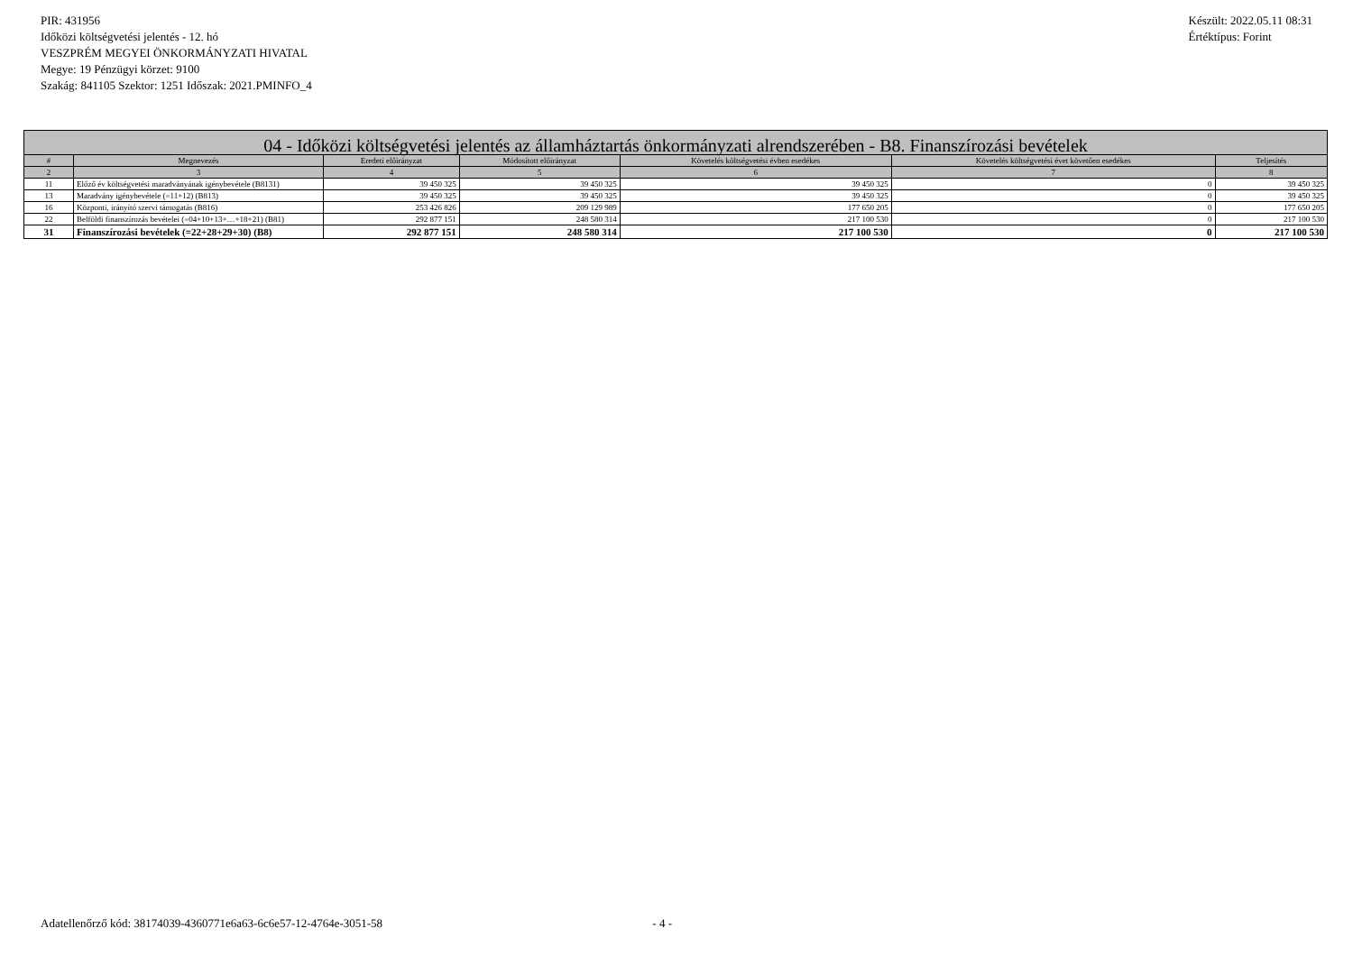PIR: 431956
Időközi költségvetési jelentés - 12. hó
VESZPRÉM MEGYEI ÖNKORMÁNYZATI HIVATAL
Megye: 19 Pénzügyi körzet: 9100
Szakág: 841105 Szektor: 1251 Időszak: 2021.PMINFO_4
Készült: 2022.05.11 08:31
Értéktípus: Forint
| 04 - Időközi költségvetési jelentés az államháztartás önkormányzati alrendszerében - B8. Finanszírozási bevételek | | | | | | |
| --- | --- | --- | --- | --- | --- | --- |
| # | Megnevezés | Eredeti előirányzat | Módosított előirányzat | Követelés költségvetési évben esedékes | Követelés költségvetési évet követően esedékes | Teljesítés |
| 2 | 3 | 4 | 5 | 6 | 7 | 8 |
| 11 | Előző év költségvetési maradványának igénybevétele (B8131) | 39 450 325 | 39 450 325 | 39 450 325 | 0 | 39 450 325 |
| 13 | Maradvány igénybevétele (=11+12) (B813) | 39 450 325 | 39 450 325 | 39 450 325 | 0 | 39 450 325 |
| 16 | Központi, irányító szervi támogatás (B816) | 253 426 826 | 209 129 989 | 177 650 205 | 0 | 177 650 205 |
| 22 | Belföldi finanszírozás bevételei (=04+10+13+…+18+21) (B81) | 292 877 151 | 248 580 314 | 217 100 530 | 0 | 217 100 530 |
| 31 | Finanszírozási bevételek (=22+28+29+30) (B8) | 292 877 151 | 248 580 314 | 217 100 530 | 0 | 217 100 530 |
Adatellenőrző kód: 38174039-4360771e6a63-6c6e57-12-4764e-3051-58 - 4 -